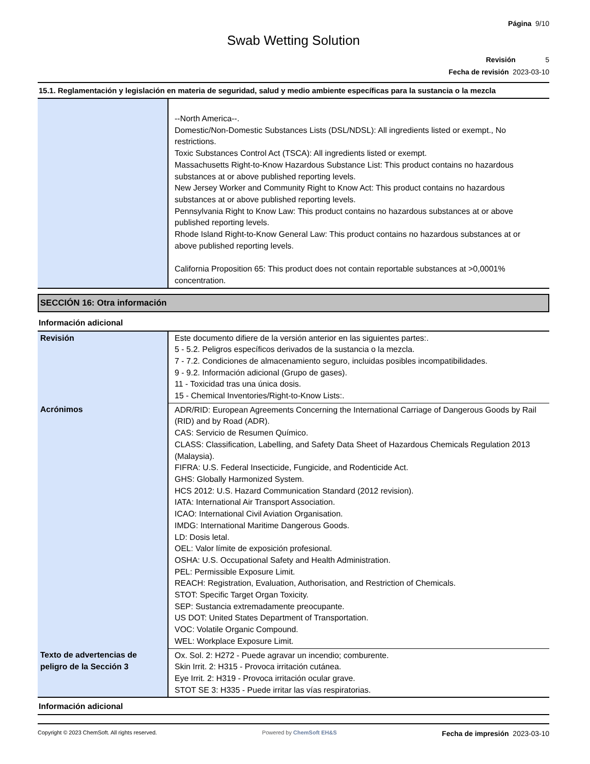Página 9/10
Swab Wetting Solution
Revisión 5
Fecha de revisión 2023-03-10
15.1. Reglamentación y legislación en materia de seguridad, salud y medio ambiente específicas para la sustancia o la mezcla
| | --North America--. Domestic/Non-Domestic Substances Lists (DSL/NDSL): All ingredients listed or exempt., No restrictions. Toxic Substances Control Act (TSCA): All ingredients listed or exempt. Massachusetts Right-to-Know Hazardous Substance List: This product contains no hazardous substances at or above published reporting levels. New Jersey Worker and Community Right to Know Act: This product contains no hazardous substances at or above published reporting levels. Pennsylvania Right to Know Law: This product contains no hazardous substances at or above published reporting levels. Rhode Island Right-to-Know General Law: This product contains no hazardous substances at or above published reporting levels. California Proposition 65: This product does not contain reportable substances at >0,0001% concentration. |
SECCIÓN 16: Otra información
Información adicional
| Revisión | Este documento difiere de la versión anterior en las siguientes partes:. 5 - 5.2. Peligros específicos derivados de la sustancia o la mezcla. 7 - 7.2. Condiciones de almacenamiento seguro, incluidas posibles incompatibilidades. 9 - 9.2. Información adicional (Grupo de gases). 11 - Toxicidad tras una única dosis. 15 - Chemical Inventories/Right-to-Know Lists:. |
| Acrónimos | ADR/RID: European Agreements Concerning the International Carriage of Dangerous Goods by Rail (RID) and by Road (ADR). CAS: Servicio de Resumen Químico. CLASS: Classification, Labelling, and Safety Data Sheet of Hazardous Chemicals Regulation 2013 (Malaysia). FIFRA: U.S. Federal Insecticide, Fungicide, and Rodenticide Act. GHS: Globally Harmonized System. HCS 2012: U.S. Hazard Communication Standard (2012 revision). IATA: International Air Transport Association. ICAO: International Civil Aviation Organisation. IMDG: International Maritime Dangerous Goods. LD: Dosis letal. OEL: Valor límite de exposición profesional. OSHA: U.S. Occupational Safety and Health Administration. PEL: Permissible Exposure Limit. REACH: Registration, Evaluation, Authorisation, and Restriction of Chemicals. STOT: Specific Target Organ Toxicity. SEP: Sustancia extremadamente preocupante. US DOT: United States Department of Transportation. VOC: Volatile Organic Compound. WEL: Workplace Exposure Limit. |
| Texto de advertencias de peligro de la Sección 3 | Ox. Sol. 2: H272 - Puede agravar un incendio; comburente. Skin Irrit. 2: H315 - Provoca irritación cutánea. Eye Irrit. 2: H319 - Provoca irritación ocular grave. STOT SE 3: H335 - Puede irritar las vías respiratorias. |
Información adicional
Copyright © 2023 ChemSoft. All rights reserved. Powered by ChemSoft EH&S Fecha de impresión 2023-03-10